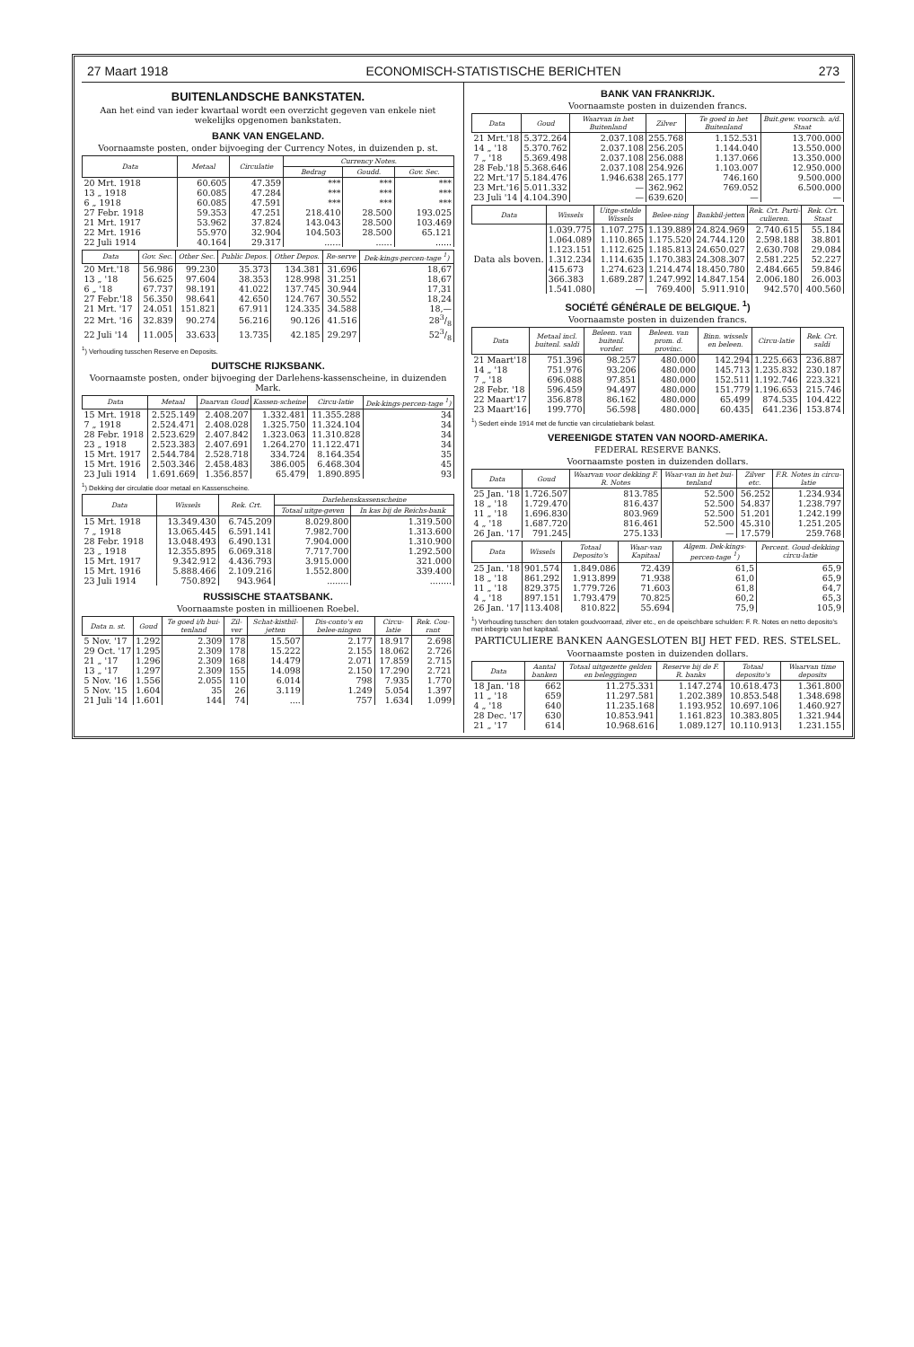27 Maart 1918 ECONOMISCH-STATISTISCHE BERICHTEN 273
BUITENLANDSCHE BANKSTATEN.
Aan het eind van ieder kwartaal wordt een overzicht gegeven van enkele niet wekelijks opgenomen bankstaten.
BANK VAN ENGELAND.
Voornaamste posten, onder bijvoeging der Currency Notes, in duizenden p. st.
| Data | Metaal | Circulatie | Currency Notes. | | |
| --- | --- | --- | --- | --- | --- |
| | | | Bedrag | Goudd. | Gov. Sec. |
| 20 Mrt. 1918 | 60.605 | 47.359 | *** | *** | *** |
| 13 „ 1918 | 60.085 | 47.284 | *** | *** | *** |
| 6 „ 1918 | 60.085 | 47.591 | *** | *** | *** |
| 27 Febr. 1918 | 59.353 | 47.251 | 218.410 | 28.500 | 193.025 |
| 21 Mrt. 1917 | 53.962 | 37.824 | 143.043 | 28.500 | 103.469 |
| 22 Mrt. 1916 | 55.970 | 32.904 | 104.503 | 28.500 | 65.121 |
| 22 Juli 1914 | 40.164 | 29.317 | ...... | ...... | ...... |
| Data | Gov. Sec. | Other Sec. | Public Depos. | Other Depos. | Re-serve | Dek-kings-percen-tage <sup>1</sup>) |
| --- | --- | --- | --- | --- | --- | --- |
| 20 Mrt.'18 | 56.986 | 99.230 | 35.373 | 134.381 | 31.696 | 18,67 |
| 13 „ '18 | 56.625 | 97.604 | 38.353 | 128.998 | 31.251 | 18,67 |
| 6 „ '18 | 67.737 | 98.191 | 41.022 | 137.745 | 30.944 | 17,31 |
| 27 Febr.'18 | 56.350 | 98.641 | 42.650 | 124.767 | 30.552 | 18,24 |
| 21 Mrt. '17 | 24.051 | 151.821 | 67.911 | 124.335 | 34.588 | 18,— |
| 22 Mrt. '16 | 32.839 | 90.274 | 56.216 | 90.126 | 41.516 | 283/8 |
| 22 Juli '14 | 11.005 | 33.633 | 13.735 | 42.185 | 29.297 | 523/8 |
<sup>1</sup>) Verhouding tusschen Reserve en Deposits.
DUITSCHE RIJKSBANK.
Voornaamste posten, onder bijvoeging der Darlehens-kassenscheine, in duizenden Mark.
| Data | Metaal | Daarvan Goud | Kassen-scheine | Circu-latie | Dek-kings-percen-tage <sup>1</sup>) |
| --- | --- | --- | --- | --- | --- |
| 15 Mrt. 1918 | 2.525.149 | 2.408.207 | 1.332.481 | 11.355.288 | 34 |
| 7 „ 1918 | 2.524.471 | 2.408.028 | 1.325.750 | 11.324.104 | 34 |
| 28 Febr. 1918 | 2.523.629 | 2.407.842 | 1.323.063 | 11.310.828 | 34 |
| 23 „ 1918 | 2.523.383 | 2.407.691 | 1.264.270 | 11.122.471 | 34 |
| 15 Mrt. 1917 | 2.544.784 | 2.528.718 | 334.724 | 8.164.354 | 35 |
| 15 Mrt. 1916 | 2.503.346 | 2.458.483 | 386.005 | 6.468.304 | 45 |
| 23 Juli 1914 | 1.691.669 | 1.356.857 | 65.479 | 1.890.895 | 93 |
<sup>1</sup>) Dekking der circulatie door metaal en Kassenscheine.
| Data | Wissels | Rek. Crt. | Darlehenskassenscheine | |
| --- | --- | --- | --- | --- |
| | | | Totaal uitge-geven | In kas bij de Reichs-bank |
| 15 Mrt. 1918 | 13.349.430 | 6.745.209 | 8.029.800 | 1.319.500 |
| 7 „ 1918 | 13.065.445 | 6.591.141 | 7.982.700 | 1.313.600 |
| 28 Febr. 1918 | 13.048.493 | 6.490.131 | 7.904.000 | 1.310.900 |
| 23 „ 1918 | 12.355.895 | 6.069.318 | 7.717.700 | 1.292.500 |
| 15 Mrt. 1917 | 9.342.912 | 4.436.793 | 3.915.000 | 321.000 |
| 15 Mrt. 1916 | 5.888.466 | 2.109.216 | 1.552.800 | 339.400 |
| 23 Juli 1914 | 750.892 | 943.964 | ........ | ........ |
RUSSISCHE STAATSBANK.
Voornaamste posten in millioenen Roebel.
| Data n. st. | Goud | Te goed i/h bui-tenland | Zil-ver | Schat-kistbil-jetten | Dis-conto's en belee-ningen | Circu-latie | Rek. Cou-rant |
| --- | --- | --- | --- | --- | --- | --- | --- |
| 5 Nov. '17 | 1.292 | 2.309 | 178 | 15.507 | 2.177 | 18.917 | 2.698 |
| 29 Oct. '17 | 1.295 | 2.309 | 178 | 15.222 | 2.155 | 18.062 | 2.726 |
| 21 „ '17 | 1.296 | 2.309 | 168 | 14.479 | 2.071 | 17.859 | 2.715 |
| 13 „ '17 | 1.297 | 2.309 | 155 | 14.098 | 2.150 | 17.290 | 2.721 |
| 5 Nov. '16 | 1.556 | 2.055 | 110 | 6.014 | 798 | 7.935 | 1.770 |
| 5 Nov. '15 | 1.604 | 35 | 26 | 3.119 | 1.249 | 5.054 | 1.397 |
| 21 Juli '14 | 1.601 | 144 | 74 | .... | 757 | 1.634 | 1.099 |
BANK VAN FRANKRIJK.
Voornaamste posten in duizenden francs.
| Data | Goud | Waarvan in het Buitenland | Zilver | Te goed in het Buitenland | Buit.gew. voorsch. a/d. Staat |
| --- | --- | --- | --- | --- | --- |
| 21 Mrt.'18 | 5.372.264 | 2.037.108 | 255.768 | 1.152.531 | 13.700.000 |
| 14 „ '18 | 5.370.762 | 2.037.108 | 256.205 | 1.144.040 | 13.550.000 |
| 7 „ '18 | 5.369.498 | 2.037.108 | 256.088 | 1.137.066 | 13.350.000 |
| 28 Feb.'18 | 5.368.646 | 2.037.108 | 254.926 | 1.103.007 | 12.950.000 |
| 22 Mrt.'17 | 5.184.476 | 1.946.638 | 265.177 | 746.160 | 9.500.000 |
| 23 Mrt.'16 | 5.011.332 | — | 362.962 | 769.052 | 6.500.000 |
| 23 Juli '14 | 4.104.390 | — | 639.620 | — | — |
| Data | Wissels | Uitge-stelde Wissels | Belee-ning | Bankbil-jetten | Rek. Crt. Parti-culieren. | Rek. Crt. Staat |
| --- | --- | --- | --- | --- | --- | --- |
| Data als boven. | 1.039.775 | 1.107.275 | 1.139.889 | 24.824.969 | 2.740.615 | 55.184 |
| | 1.064.089 | 1.110.865 | 1.175.520 | 24.744.120 | 2.598.188 | 38.801 |
| | 1.123.151 | 1.112.625 | 1.185.813 | 24.650.027 | 2.630.708 | 29.084 |
| | 1.312.234 | 1.114.635 | 1.170.383 | 24.308.307 | 2.581.225 | 52.227 |
| | 415.673 | 1.274.623 | 1.214.474 | 18.450.780 | 2.484.665 | 59.846 |
| | 366.383 | 1.689.287 | 1.247.992 | 14.847.154 | 2.006.180 | 26.003 |
| | 1.541.080 | — | 769.400 | 5.911.910 | 942.570 | 400.560 |
SOCIÉTÉ GÉNÉRALE DE BELGIQUE. <sup>1</sup>)
Voornaamste posten in duizenden francs.
| Data | Metaal incl. buitenl. saldi | Beleen. van buitenl. vorder. | Beleen. van prom. d. provinc. | Binn. wissels en beleen. | Circu-latie | Rek. Crt. saldi |
| --- | --- | --- | --- | --- | --- | --- |
| 21 Maart'18 | 751.396 | 98.257 | 480.000 | 142.294 | 1.225.663 | 236.887 |
| 14 „ '18 | 751.976 | 93.206 | 480.000 | 145.713 | 1.235.832 | 230.187 |
| 7 „ '18 | 696.088 | 97.851 | 480.000 | 152.511 | 1.192.746 | 223.321 |
| 28 Febr. '18 | 596.459 | 94.497 | 480.000 | 151.779 | 1.196.653 | 215.746 |
| 22 Maart'17 | 356.878 | 86.162 | 480.000 | 65.499 | 874.535 | 104.422 |
| 23 Maart'16 | 199.770 | 56.598 | 480.000 | 60.435 | 641.236 | 153.874 |
<sup>1</sup>) Sedert einde 1914 met de functie van circulatiebank belast.
VEREENIGDE STATEN VAN NOORD-AMERIKA.
FEDERAL RESERVE BANKS.
Voornaamste posten in duizenden dollars.
| Data | Goud | Waarvan voor dekking F. R. Notes | Waar-van in het bui-tenland | Zilver etc. | F.R. Notes in circu-latie |
| --- | --- | --- | --- | --- | --- |
| 25 Jan. '18 | 1.726.507 | 813.785 | 52.500 | 56.252 | 1.234.934 |
| 18 „ '18 | 1.729.470 | 816.437 | 52.500 | 54.837 | 1.238.797 |
| 11 „ '18 | 1.696.830 | 803.969 | 52.500 | 51.201 | 1.242.199 |
| 4 „ '18 | 1.687.720 | 816.461 | 52.500 | 45.310 | 1.251.205 |
| 26 Jan. '17 | 791.245 | 275.133 | — | 17.579 | 259.768 |
| Data | Wissels | Totaal Deposito's | Waar-van Kapitaal | Algem. Dek-kings-percen-tage <sup>1</sup>) | Percent. Goud-dekking circu-latie |
| --- | --- | --- | --- | --- | --- |
| 25 Jan. '18 | 901.574 | 1.849.086 | 72.439 | 61,5 | 65,9 |
| 18 „ '18 | 861.292 | 1.913.899 | 71.938 | 61,0 | 65,9 |
| 11 „ '18 | 829.375 | 1.779.726 | 71.603 | 61,8 | 64,7 |
| 4 „ '18 | 897.151 | 1.793.479 | 70.825 | 60,2 | 65,3 |
| 26 Jan. '17 | 113.408 | 810.822 | 55.694 | 75,9 | 105,9 |
<sup>1</sup>) Verhouding tusschen: den totalen goudvoorraad, zilver etc., en de opeischbare schulden: F. R. Notes en netto deposito's met inbegrip van het kapitaal.
PARTICULIERE BANKEN AANGESLOTEN BIJ HET FED. RES. STELSEL.
Voornaamste posten in duizenden dollars.
| Data | Aantal banken | Totaal uitgezette gelden en beleggingen | Reserve bij de F. R. banks | Totaal deposito's | Waarvan time deposits |
| --- | --- | --- | --- | --- | --- |
| 18 Jan. '18 | 662 | 11.275.331 | 1.147.274 | 10.618.473 | 1.361.800 |
| 11 „ '18 | 659 | 11.297.581 | 1.202.389 | 10.853.548 | 1.348.698 |
| 4 „ '18 | 640 | 11.235.168 | 1.193.952 | 10.697.106 | 1.460.927 |
| 28 Dec. '17 | 630 | 10.853.941 | 1.161.823 | 10.383.805 | 1.321.944 |
| 21 „ '17 | 614 | 10.968.616 | 1.089.127 | 10.110.913 | 1.231.155 |